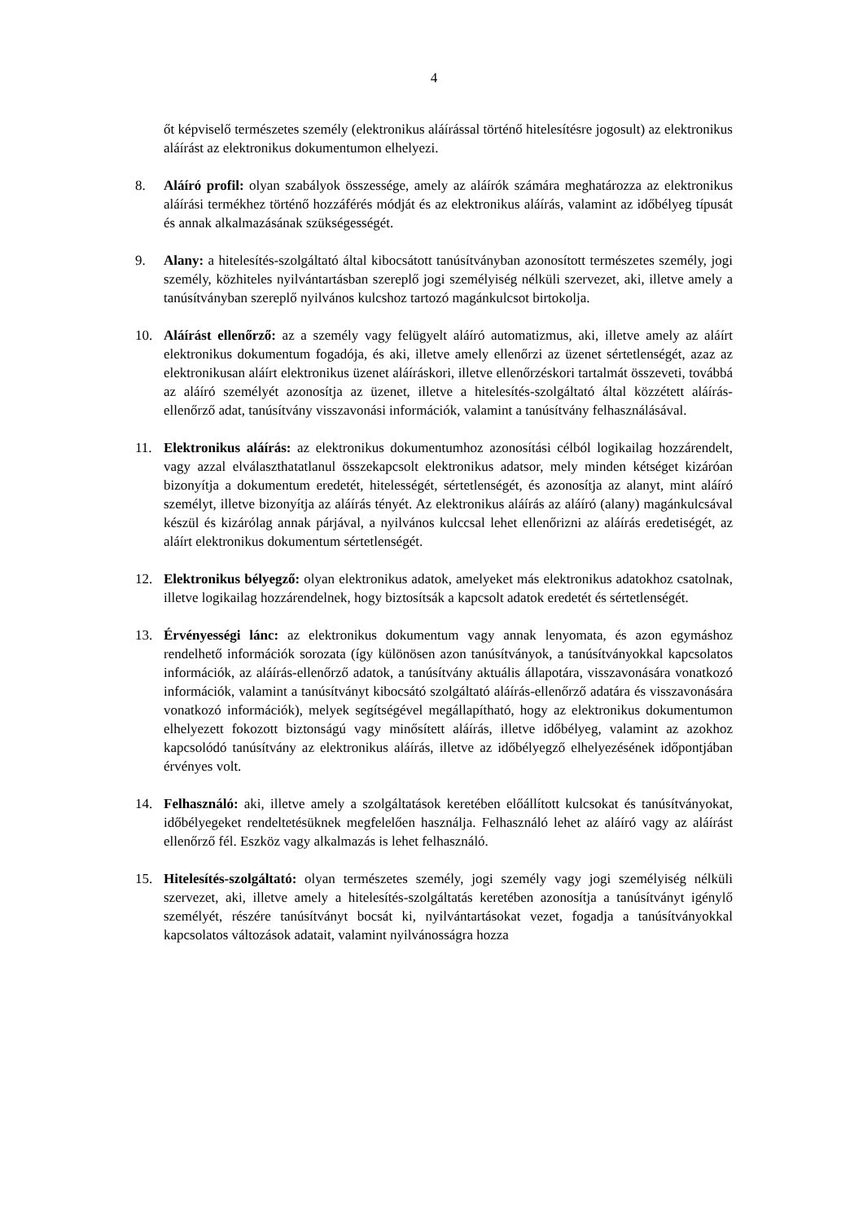4
őt képviselő természetes személy (elektronikus aláírással történő hitelesítésre jogosult) az elektronikus aláírást az elektronikus dokumentumon elhelyezi.
8. Aláíró profil: olyan szabályok összessége, amely az aláírók számára meghatározza az elektronikus aláírási termékhez történő hozzáférés módját és az elektronikus aláírás, valamint az időbélyeg típusát és annak alkalmazásának szükségességét.
9. Alany: a hitelesítés-szolgáltató által kibocsátott tanúsítványban azonosított természetes személy, jogi személy, közhiteles nyilvántartásban szereplő jogi személyiség nélküli szervezet, aki, illetve amely a tanúsítványban szereplő nyilvános kulcshoz tartozó magánkulcsot birtokolja.
10. Aláírást ellenőrző: az a személy vagy felügyelt aláíró automatizmus, aki, illetve amely az aláírt elektronikus dokumentum fogadója, és aki, illetve amely ellenőrzi az üzenet sértetlenségét, azaz az elektronikusan aláírt elektronikus üzenet aláíráskori, illetve ellenőrzéskori tartalmát összeveti, továbbá az aláíró személyét azonosítja az üzenet, illetve a hitelesítés-szolgáltató által közzétett aláírás-ellenőrző adat, tanúsítvány visszavonási információk, valamint a tanúsítvány felhasználásával.
11. Elektronikus aláírás: az elektronikus dokumentumhoz azonosítási célból logikailag hozzárendelt, vagy azzal elválaszthatatlanul összekapcsolt elektronikus adatsor, mely minden kétséget kizáróan bizonyítja a dokumentum eredetét, hitelességét, sértetlenségét, és azonosítja az alanyt, mint aláíró személyt, illetve bizonyítja az aláírás tényét. Az elektronikus aláírás az aláíró (alany) magánkulcsával készül és kizárólag annak párjával, a nyilvános kulccsal lehet ellenőrizni az aláírás eredetiségét, az aláírt elektronikus dokumentum sértetlenségét.
12. Elektronikus bélyegző: olyan elektronikus adatok, amelyeket más elektronikus adatokhoz csatolnak, illetve logikailag hozzárendelnek, hogy biztosítsák a kapcsolt adatok eredetét és sértetlenségét.
13. Érvényességi lánc: az elektronikus dokumentum vagy annak lenyomata, és azon egymáshoz rendelhető információk sorozata (így különösen azon tanúsítványok, a tanúsítványokkal kapcsolatos információk, az aláírás-ellenőrző adatok, a tanúsítvány aktuális állapotára, visszavonására vonatkozó információk, valamint a tanúsítványt kibocsátó szolgáltató aláírás-ellenőrző adatára és visszavonására vonatkozó információk), melyek segítségével megállapítható, hogy az elektronikus dokumentumon elhelyezett fokozott biztonságú vagy minősített aláírás, illetve időbélyeg, valamint az azokhoz kapcsolódó tanúsítvány az elektronikus aláírás, illetve az időbélyegző elhelyezésének időpontjában érvényes volt.
14. Felhasználó: aki, illetve amely a szolgáltatások keretében előállított kulcsokat és tanúsítványokat, időbélyegeket rendeltetésüknek megfelelően használja. Felhasználó lehet az aláíró vagy az aláírást ellenőrző fél. Eszköz vagy alkalmazás is lehet felhasználó.
15. Hitelesítés-szolgáltató: olyan természetes személy, jogi személy vagy jogi személyiség nélküli szervezet, aki, illetve amely a hitelesítés-szolgáltatás keretében azonosítja a tanúsítványt igénylő személyét, részére tanúsítványt bocsát ki, nyilvántartásokat vezet, fogadja a tanúsítványokkal kapcsolatos változások adatait, valamint nyilvánosságra hozza